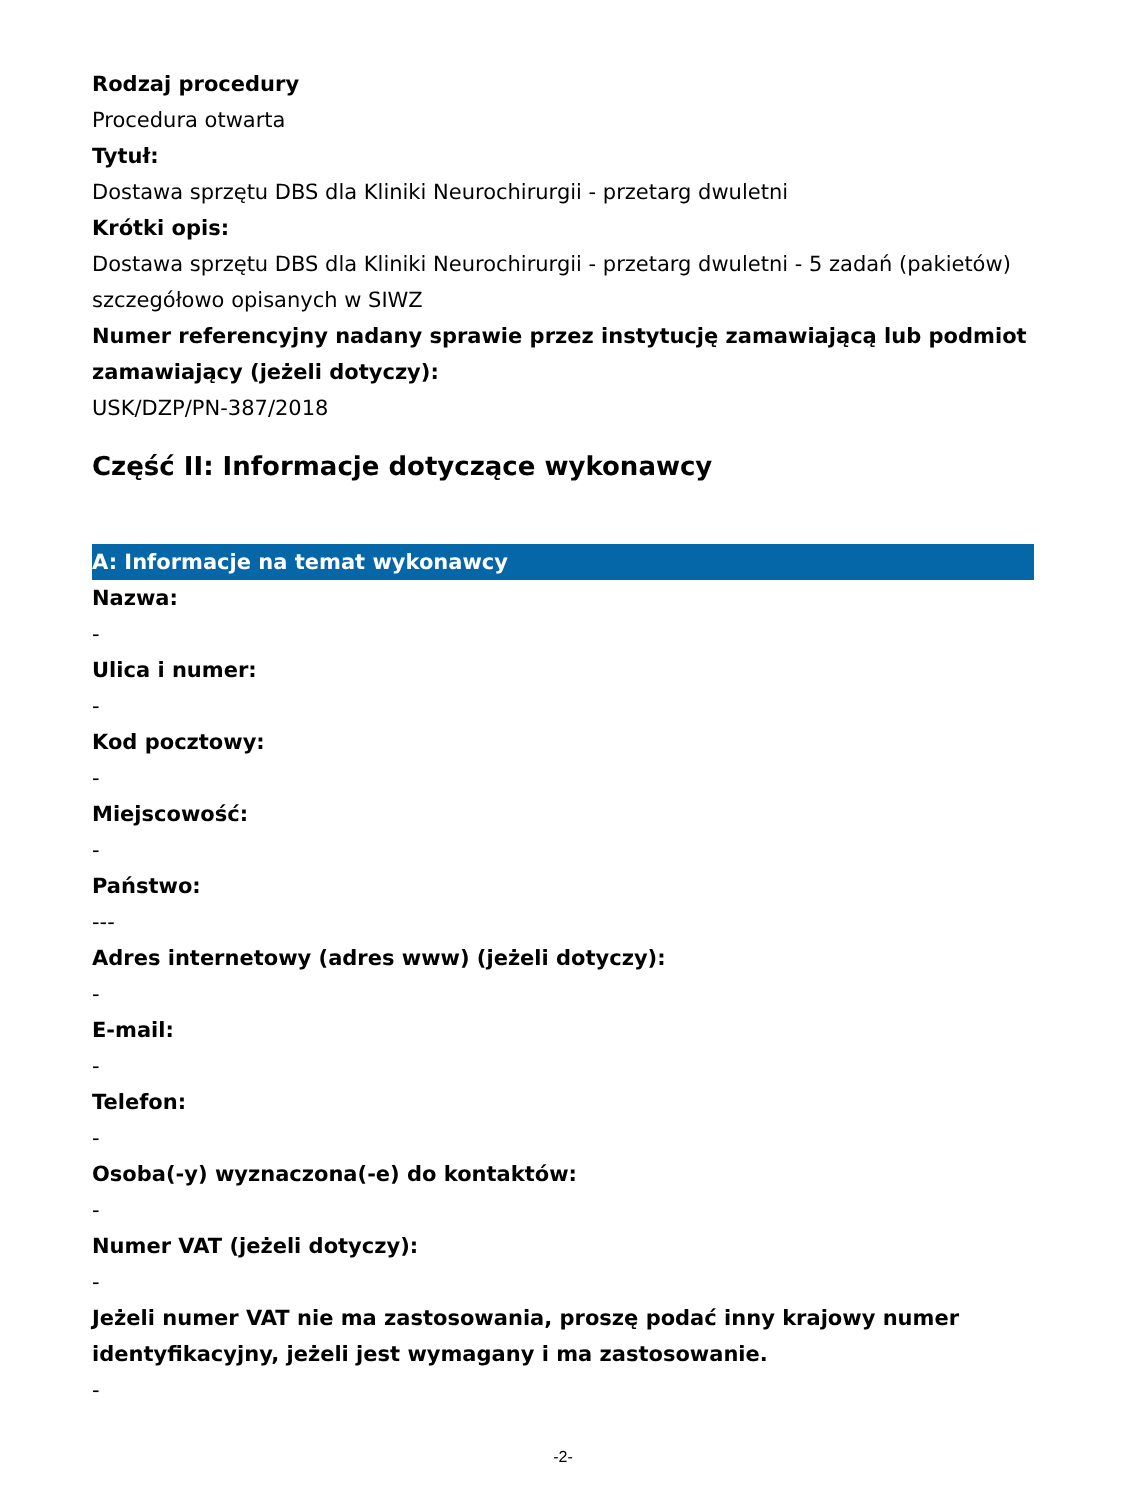Rodzaj procedury
Procedura otwarta
Tytuł:
Dostawa sprzętu DBS dla Kliniki Neurochirurgii - przetarg dwuletni
Krótki opis:
Dostawa sprzętu DBS dla Kliniki Neurochirurgii - przetarg dwuletni - 5 zadań (pakietów) szczegółowo opisanych w SIWZ
Numer referencyjny nadany sprawie przez instytucję zamawiającą lub podmiot zamawiający (jeżeli dotyczy):
USK/DZP/PN-387/2018
Część II: Informacje dotyczące wykonawcy
A: Informacje na temat wykonawcy
Nazwa:
-
Ulica i numer:
-
Kod pocztowy:
-
Miejscowość:
-
Państwo:
---
Adres internetowy (adres www) (jeżeli dotyczy):
-
E-mail:
-
Telefon:
-
Osoba(-y) wyznaczona(-e) do kontaktów:
-
Numer VAT (jeżeli dotyczy):
-
Jeżeli numer VAT nie ma zastosowania, proszę podać inny krajowy numer identyfikacyjny, jeżeli jest wymagany i ma zastosowanie.
-
-2-